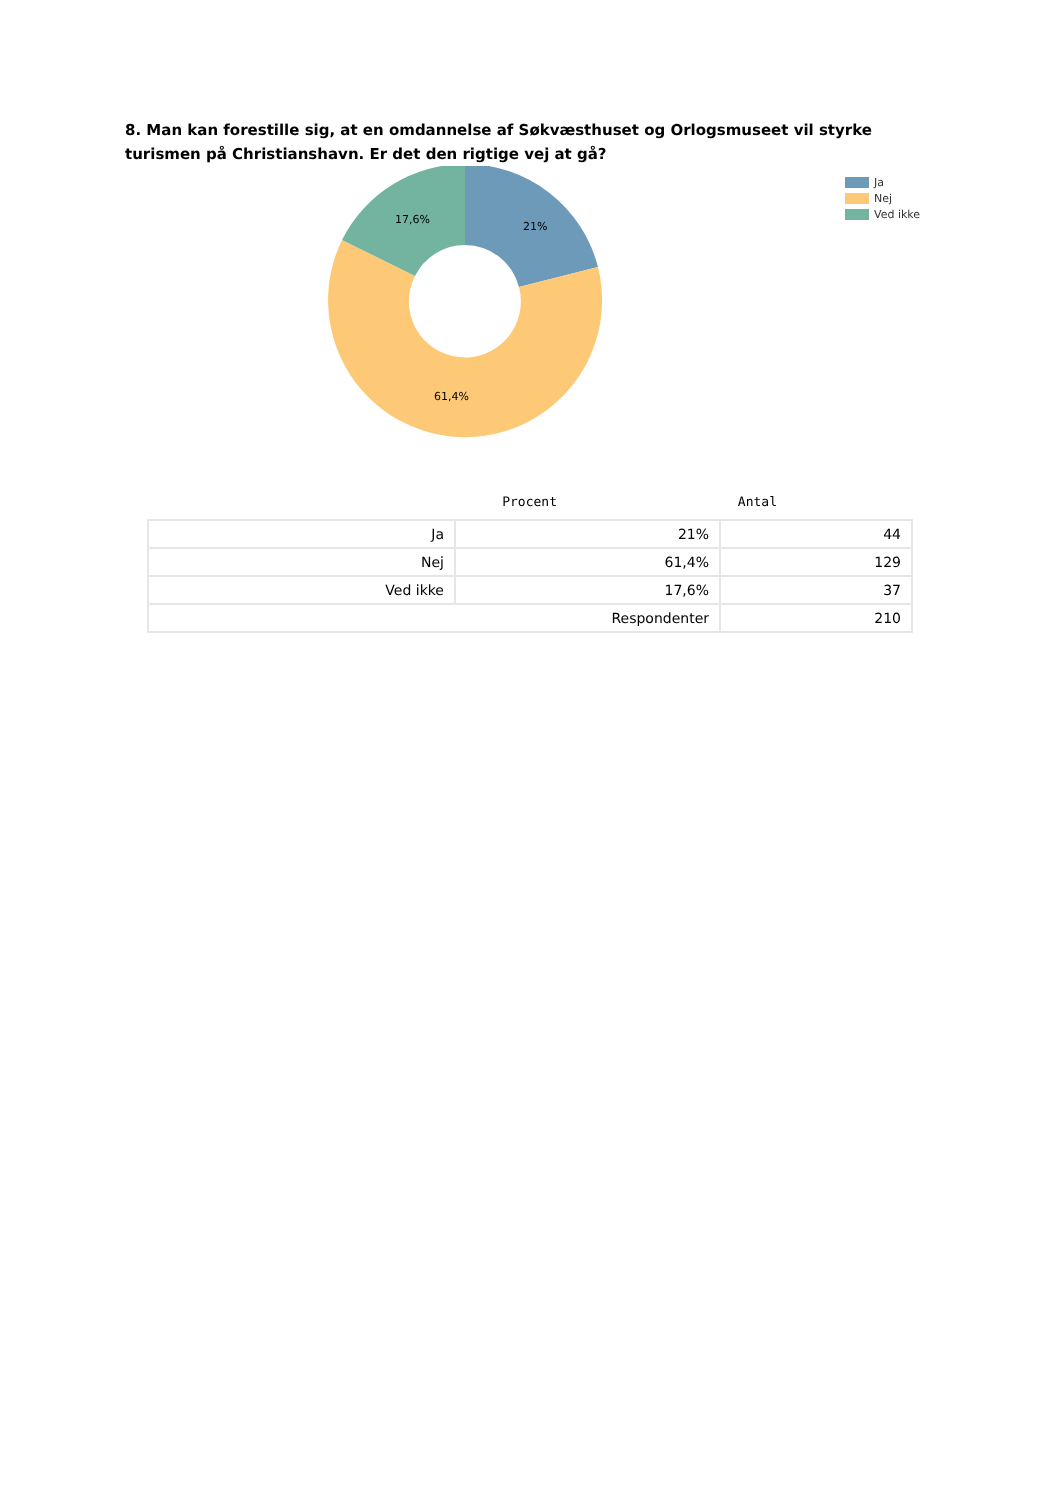8. Man kan forestille sig, at en omdannelse af Søkvæsthuset og Orlogsmuseet vil styrke turismen på Christianshavn. Er det den rigtige vej at gå?
21%
17,6%
61,4%
Ja
Nej
Ved ikke
Procent Antal
| Ja | 21% | 44 |
| Nej | 61,4% | 129 |
| Ved ikke | 17,6% | 37 |
| Respondenter | | 210 |